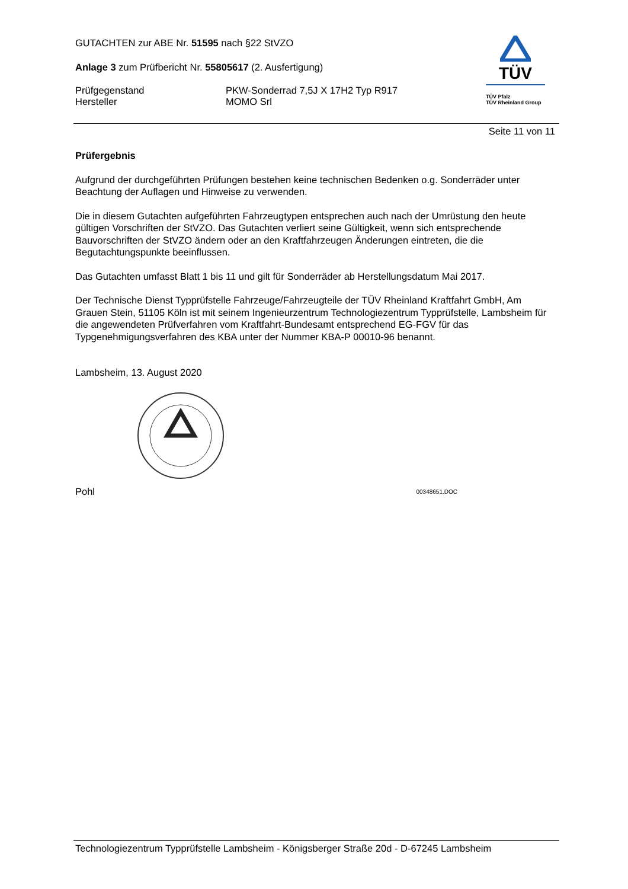TÜV
TÜV Pfalz
TÜV Rheinland Group
GUTACHTEN zur ABE Nr. 51595 nach §22 StVZO
Anlage 3 zum Prüfbericht Nr. 55805617 (2. Ausfertigung)
Prüfgegenstand PKW-Sonderrad 7,5J X 17H2 Typ R917
Hersteller MOMO Srl
Seite 11 von 11
Prüfergebnis
Aufgrund der durchgeführten Prüfungen bestehen keine technischen Bedenken o.g. Sonderräder unter Beachtung der Auflagen und Hinweise zu verwenden.
Die in diesem Gutachten aufgeführten Fahrzeugtypen entsprechen auch nach der Umrüstung den heute gültigen Vorschriften der StVZO. Das Gutachten verliert seine Gültigkeit, wenn sich entsprechende Bauvorschriften der StVZO ändern oder an den Kraftfahrzeugen Änderungen eintreten, die die Begutachtungspunkte beeinflussen.
Das Gutachten umfasst Blatt 1 bis 11 und gilt für Sonderräder ab Herstellungsdatum Mai 2017.
Der Technische Dienst Typprüfstelle Fahrzeuge/Fahrzeugteile der TÜV Rheinland Kraftfahrt GmbH, Am Grauen Stein, 51105 Köln ist mit seinem Ingenieurzentrum Technologiezentrum Typprüfstelle, Lambsheim für die angewendeten Prüfverfahren vom Kraftfahrt-Bundesamt entsprechend EG-FGV für das Typgenehmigungsverfahren des KBA unter der Nummer KBA-P 00010-96 benannt.
Lambsheim, 13. August 2020
Pohl 00348651.DOC
Technologiezentrum Typprüfstelle Lambsheim - Königsberger Straße 20d - D-67245 Lambsheim